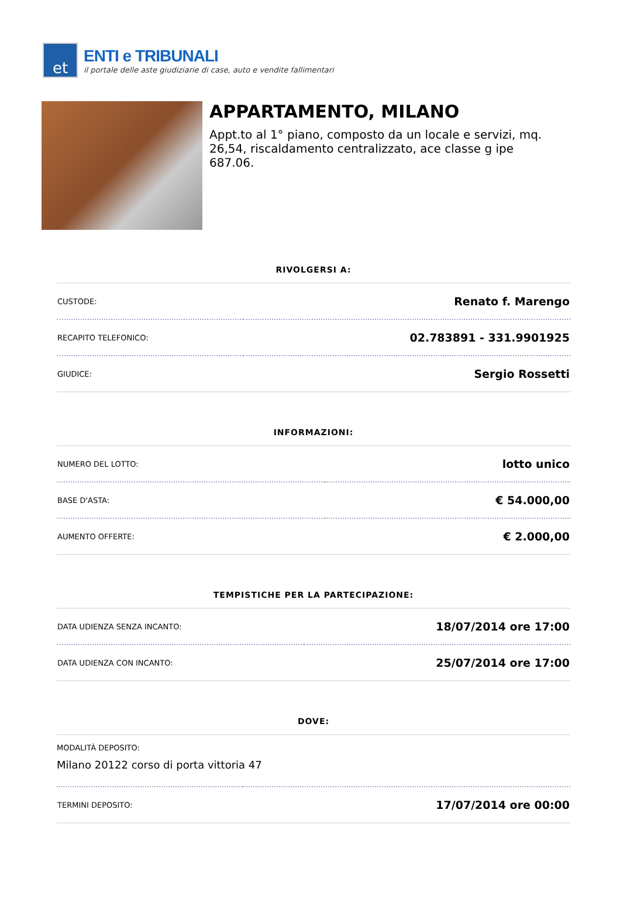et
ENTI e TRIBUNALI
il portale delle aste giudiziarie di case, auto e vendite fallimentari
APPARTAMENTO, MILANO
Appt.to al 1° piano, composto da un locale e servizi, mq. 26,54, riscaldamento centralizzato, ace classe g ipe 687.06.
RIVOLGERSI A:
| CUSTODE: | Renato f. Marengo |
| RECAPITO TELEFONICO: | 02.783891 - 331.9901925 |
| GIUDICE: | Sergio Rossetti |
INFORMAZIONI:
| NUMERO DEL LOTTO: | lotto unico |
| BASE D'ASTA: | € 54.000,00 |
| AUMENTO OFFERTE: | € 2.000,00 |
TEMPISTICHE PER LA PARTECIPAZIONE:
| DATA UDIENZA SENZA INCANTO: | 18/07/2014 ore 17:00 |
| DATA UDIENZA CON INCANTO: | 25/07/2014 ore 17:00 |
DOVE:
| MODALITÀ DEPOSITO: Milano 20122 corso di porta vittoria 47 | |
| TERMINI DEPOSITO: | 17/07/2014 ore 00:00 |